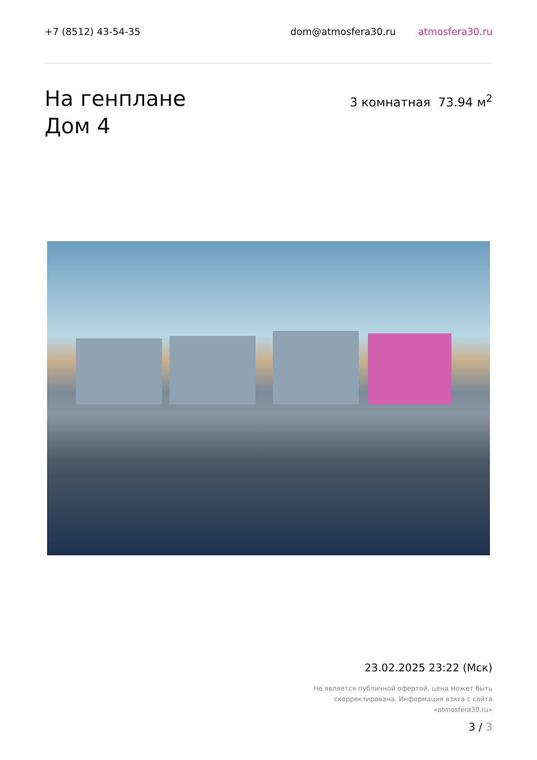+7 (8512) 43-54-35 dom@atmosfera30.ru atmosfera30.ru
На генплане
Дом 4
3 комнатная 73.94 м<sup>2</sup>
23.02.2025 23:22 (Мск)
Не является публичной офертой, цена может быть скорректирована. Информация взята с сайта «atmosfera30.ru»
3 / 3